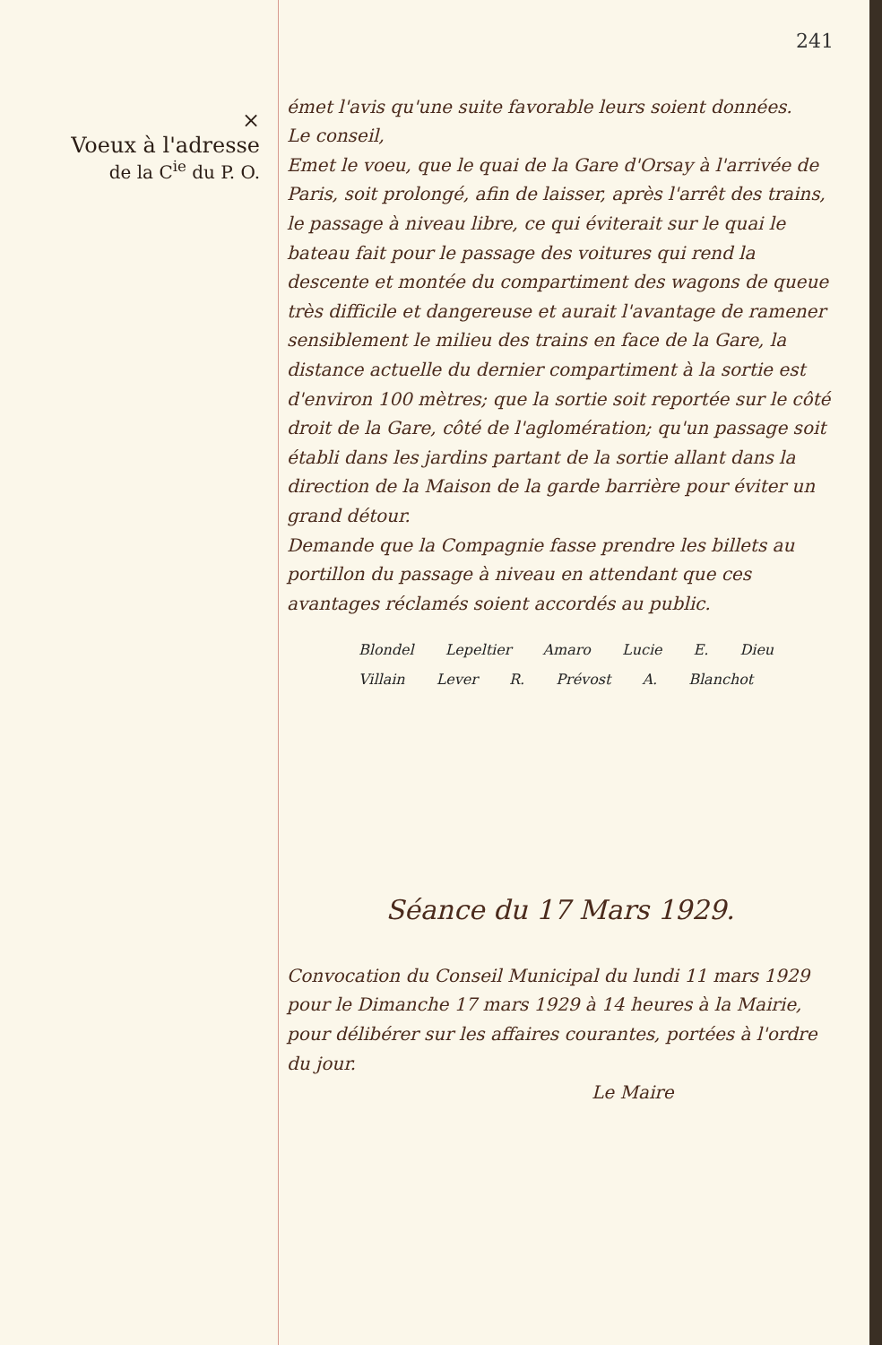×
Voeux à l'adresse
de la C<sup>ie</sup> du P. O.
241
émet l'avis qu'une suite favorable leurs soient données.
Le conseil,
Emet le voeu, que le quai de la Gare d'Orsay à l'arrivée de Paris, soit prolongé, afin de laisser, après l'arrêt des trains, le passage à niveau libre, ce qui éviterait sur le quai le bateau fait pour le passage des voitures qui rend la descente et montée du compartiment des wagons de queue très difficile et dangereuse et aurait l'avantage de ramener sensiblement le milieu des trains en face de la Gare, la distance actuelle du dernier compartiment à la sortie est d'environ 100 mètres; que la sortie soit reportée sur le côté droit de la Gare, côté de l'aglomération; qu'un passage soit établi dans les jardins partant de la sortie allant dans la direction de la Maison de la garde barrière pour éviter un grand détour.
Demande que la Compagnie fasse prendre les billets au portillon du passage à niveau en attendant que ces avantages réclamés soient accordés au public.
Blondel Lepeltier Amaro Lucie E. Dieu Villain Lever R. Prévost A. Blanchot
Séance du 17 Mars 1929.
Convocation du Conseil Municipal du lundi 11 mars 1929 pour le Dimanche 17 mars 1929 à 14 heures à la Mairie, pour délibérer sur les affaires courantes, portées à l'ordre du jour.
Le Maire